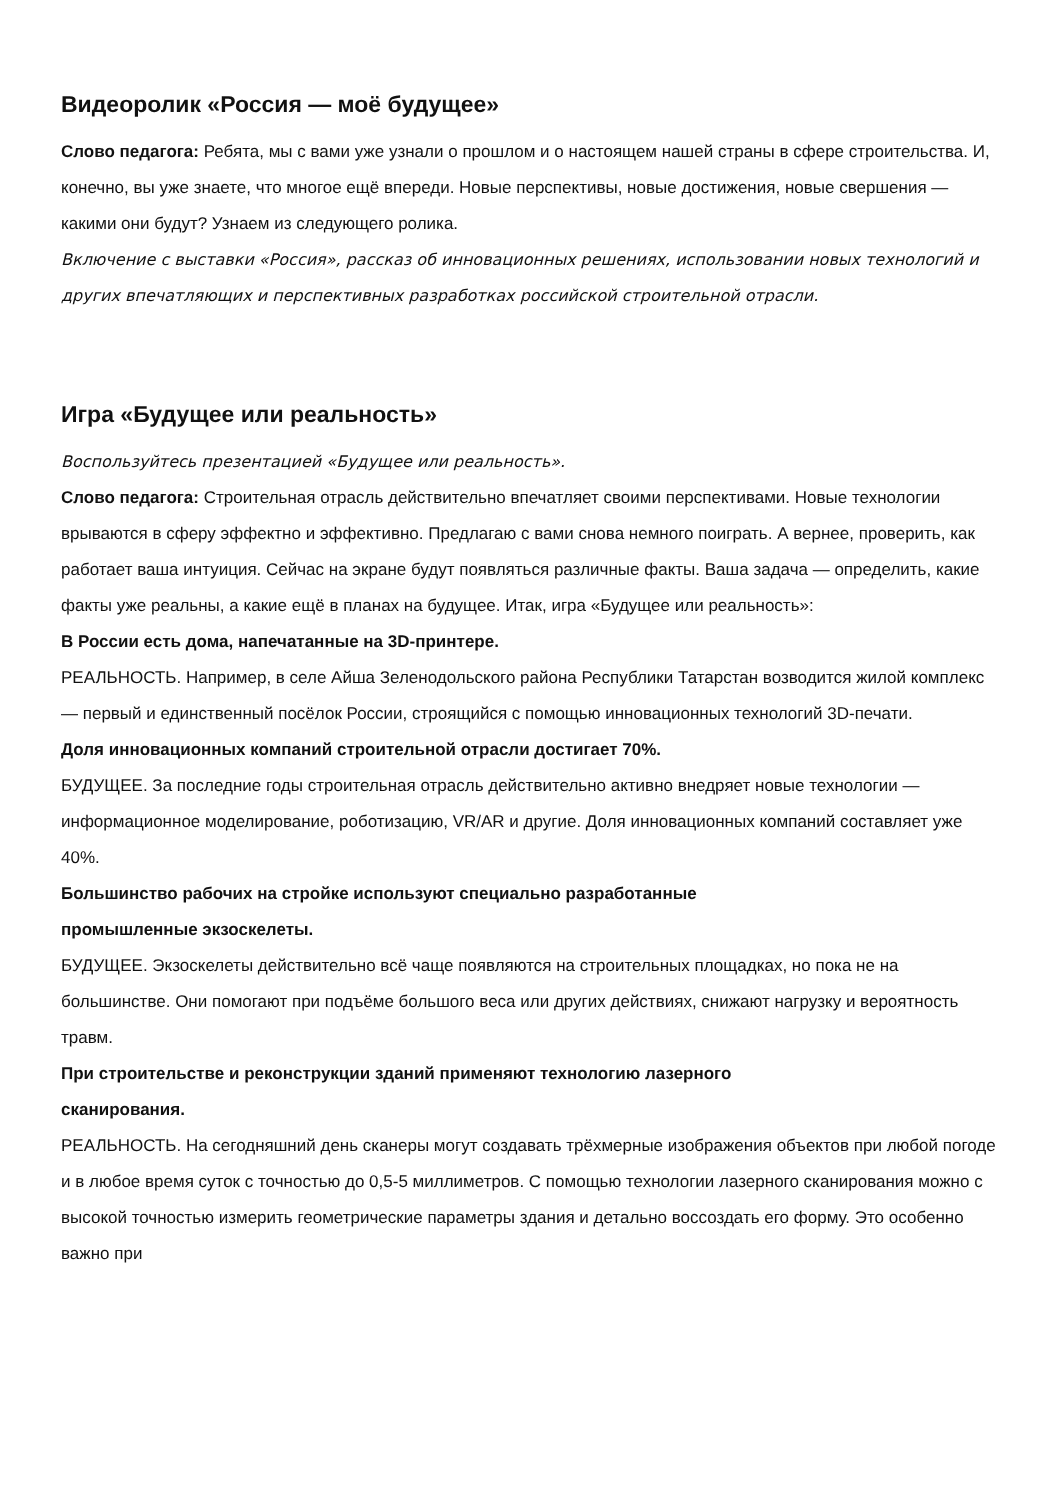Видеоролик «Россия — моё будущее»
Слово педагога: Ребята, мы с вами уже узнали о прошлом и о настоящем нашей страны в сфере строительства. И, конечно, вы уже знаете, что многое ещё впереди. Новые перспективы, новые достижения, новые свершения — какими они будут? Узнаем из следующего ролика.
Включение с выставки «Россия», рассказ об инновационных решениях, использовании новых технологий и других впечатляющих и перспективных разработках российской строительной отрасли.
Игра «Будущее или реальность»
Воспользуйтесь презентацией «Будущее или реальность».
Слово педагога: Строительная отрасль действительно впечатляет своими перспективами. Новые технологии врываются в сферу эффектно и эффективно. Предлагаю с вами снова немного поиграть. А вернее, проверить, как работает ваша интуиция. Сейчас на экране будут появляться различные факты. Ваша задача — определить, какие факты уже реальны, а какие ещё в планах на будущее. Итак, игра «Будущее или реальность»:
В России есть дома, напечатанные на 3D-принтере.
РЕАЛЬНОСТЬ. Например, в селе Айша Зеленодольского района Республики Татарстан возводится жилой комплекс — первый и единственный посёлок России, строящийся с помощью инновационных технологий 3D-печати.
Доля инновационных компаний строительной отрасли достигает 70%.
БУДУЩЕЕ. За последние годы строительная отрасль действительно активно внедряет новые технологии — информационное моделирование, роботизацию, VR/AR и другие. Доля инновационных компаний составляет уже 40%.
Большинство рабочих на стройке используют специально разработанные
промышленные экзоскелеты.
БУДУЩЕЕ. Экзоскелеты действительно всё чаще появляются на строительных площадках, но пока не на большинстве. Они помогают при подъёме большого веса или других действиях, снижают нагрузку и вероятность травм.
При строительстве и реконструкции зданий применяют технологию лазерного
сканирования.
РЕАЛЬНОСТЬ. На сегодняшний день сканеры могут создавать трёхмерные изображения объектов при любой погоде и в любое время суток с точностью до 0,5-5 миллиметров. С помощью технологии лазерного сканирования можно с высокой точностью измерить геометрические параметры здания и детально воссоздать его форму. Это особенно важно при